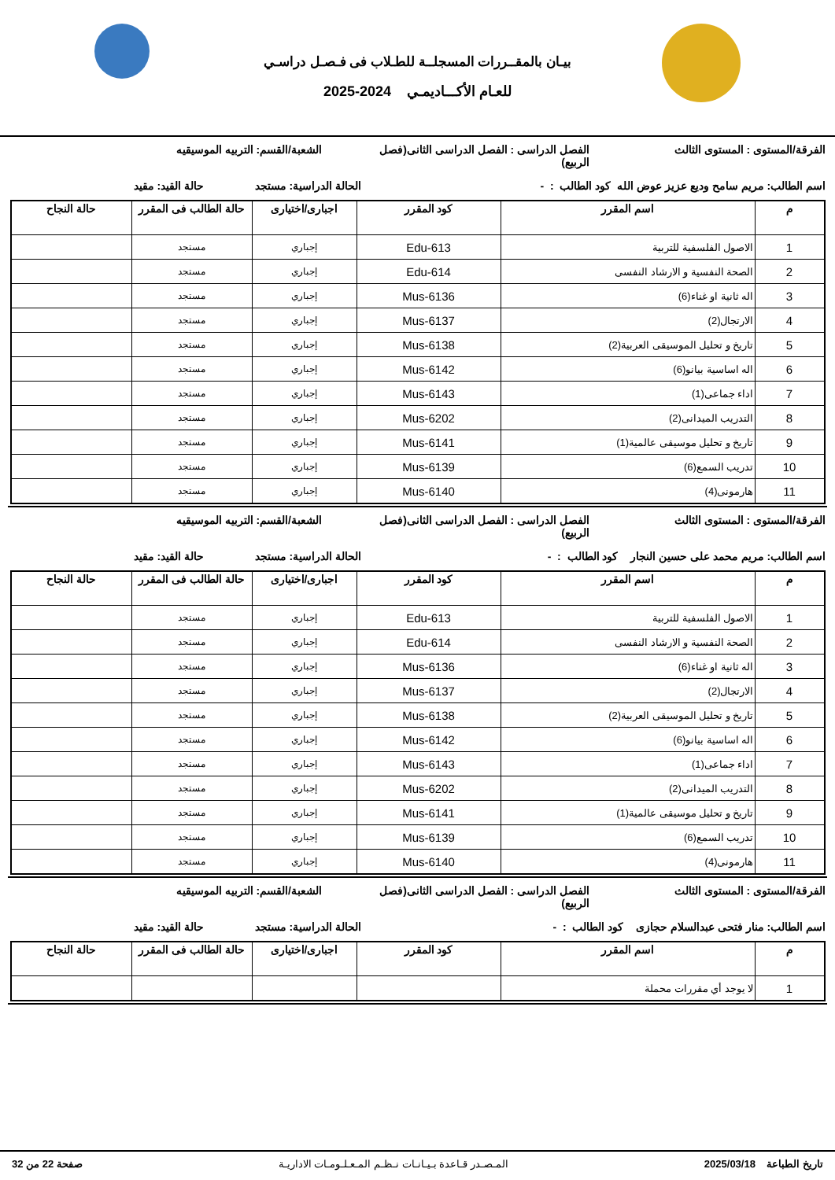بيـان بالمقــررات المسجلــة للطـلاب فى فـصـل دراسـي
للعـام الأكـــاديمـي 2024-2025
الفرقة/المستوى : المستوى الثالث
الفصل الدراسى : الفصل الدراسى الثانى(فصل الربيع)
الشعبة/القسم: التربيه الموسيقيه
اسم الطالب: مريم سامح وديع عزيز عوض الله كود الطالب : - الحالة الدراسية: مستجد
حالة القيد: مقيد
| م | اسم المقرر | كود المقرر | اجبارى/اختيارى | حالة الطالب فى المقرر | حالة النجاح |
| --- | --- | --- | --- | --- | --- |
| 1 | الاصول الفلسفية للتربية | Edu-613 | إجباري | مستجد | |
| 2 | الصحة النفسية و الارشاد النفسى | Edu-614 | إجباري | مستجد | |
| 3 | اله ثانية او غناء(6) | Mus-6136 | إجباري | مستجد | |
| 4 | الارتجال(2) | Mus-6137 | إجباري | مستجد | |
| 5 | تاريخ و تحليل الموسيقى العربية(2) | Mus-6138 | إجباري | مستجد | |
| 6 | اله اساسية بيانو(6) | Mus-6142 | إجباري | مستجد | |
| 7 | اداء جماعى(1) | Mus-6143 | إجباري | مستجد | |
| 8 | التدريب الميدانى(2) | Mus-6202 | إجباري | مستجد | |
| 9 | تاريخ و تحليل موسيقى عالمية(1) | Mus-6141 | إجباري | مستجد | |
| 10 | تدريب السمع(6) | Mus-6139 | إجباري | مستجد | |
| 11 | هارمونى(4) | Mus-6140 | إجباري | مستجد | |
الفرقة/المستوى : المستوى الثالث
الفصل الدراسى : الفصل الدراسى الثانى(فصل الربيع)
الشعبة/القسم: التربيه الموسيقيه
اسم الطالب: مريم محمد على حسين النجار كود الطالب : - الحالة الدراسية: مستجد
حالة القيد: مقيد
| م | اسم المقرر | كود المقرر | اجبارى/اختيارى | حالة الطالب فى المقرر | حالة النجاح |
| --- | --- | --- | --- | --- | --- |
| 1 | الاصول الفلسفية للتربية | Edu-613 | إجباري | مستجد | |
| 2 | الصحة النفسية و الارشاد النفسى | Edu-614 | إجباري | مستجد | |
| 3 | اله ثانية او غناء(6) | Mus-6136 | إجباري | مستجد | |
| 4 | الارتجال(2) | Mus-6137 | إجباري | مستجد | |
| 5 | تاريخ و تحليل الموسيقى العربية(2) | Mus-6138 | إجباري | مستجد | |
| 6 | اله اساسية بيانو(6) | Mus-6142 | إجباري | مستجد | |
| 7 | اداء جماعى(1) | Mus-6143 | إجباري | مستجد | |
| 8 | التدريب الميدانى(2) | Mus-6202 | إجباري | مستجد | |
| 9 | تاريخ و تحليل موسيقى عالمية(1) | Mus-6141 | إجباري | مستجد | |
| 10 | تدريب السمع(6) | Mus-6139 | إجباري | مستجد | |
| 11 | هارمونى(4) | Mus-6140 | إجباري | مستجد | |
الفرقة/المستوى : المستوى الثالث
الفصل الدراسى : الفصل الدراسى الثانى(فصل الربيع)
الشعبة/القسم: التربيه الموسيقيه
اسم الطالب: منار فتحى عبدالسلام حجازى كود الطالب : - الحالة الدراسية: مستجد
حالة القيد: مقيد
| م | اسم المقرر | كود المقرر | اجبارى/اختيارى | حالة الطالب فى المقرر | حالة النجاح |
| --- | --- | --- | --- | --- | --- |
| 1 | لا يوجد أي مقررات محملة | | | | |
تاريخ الطباعة 2025/03/18 المـصـدر قـاعدة بـيـانـات نـظـم المـعـلـومـات الاداريـة صفحة 22 من 32